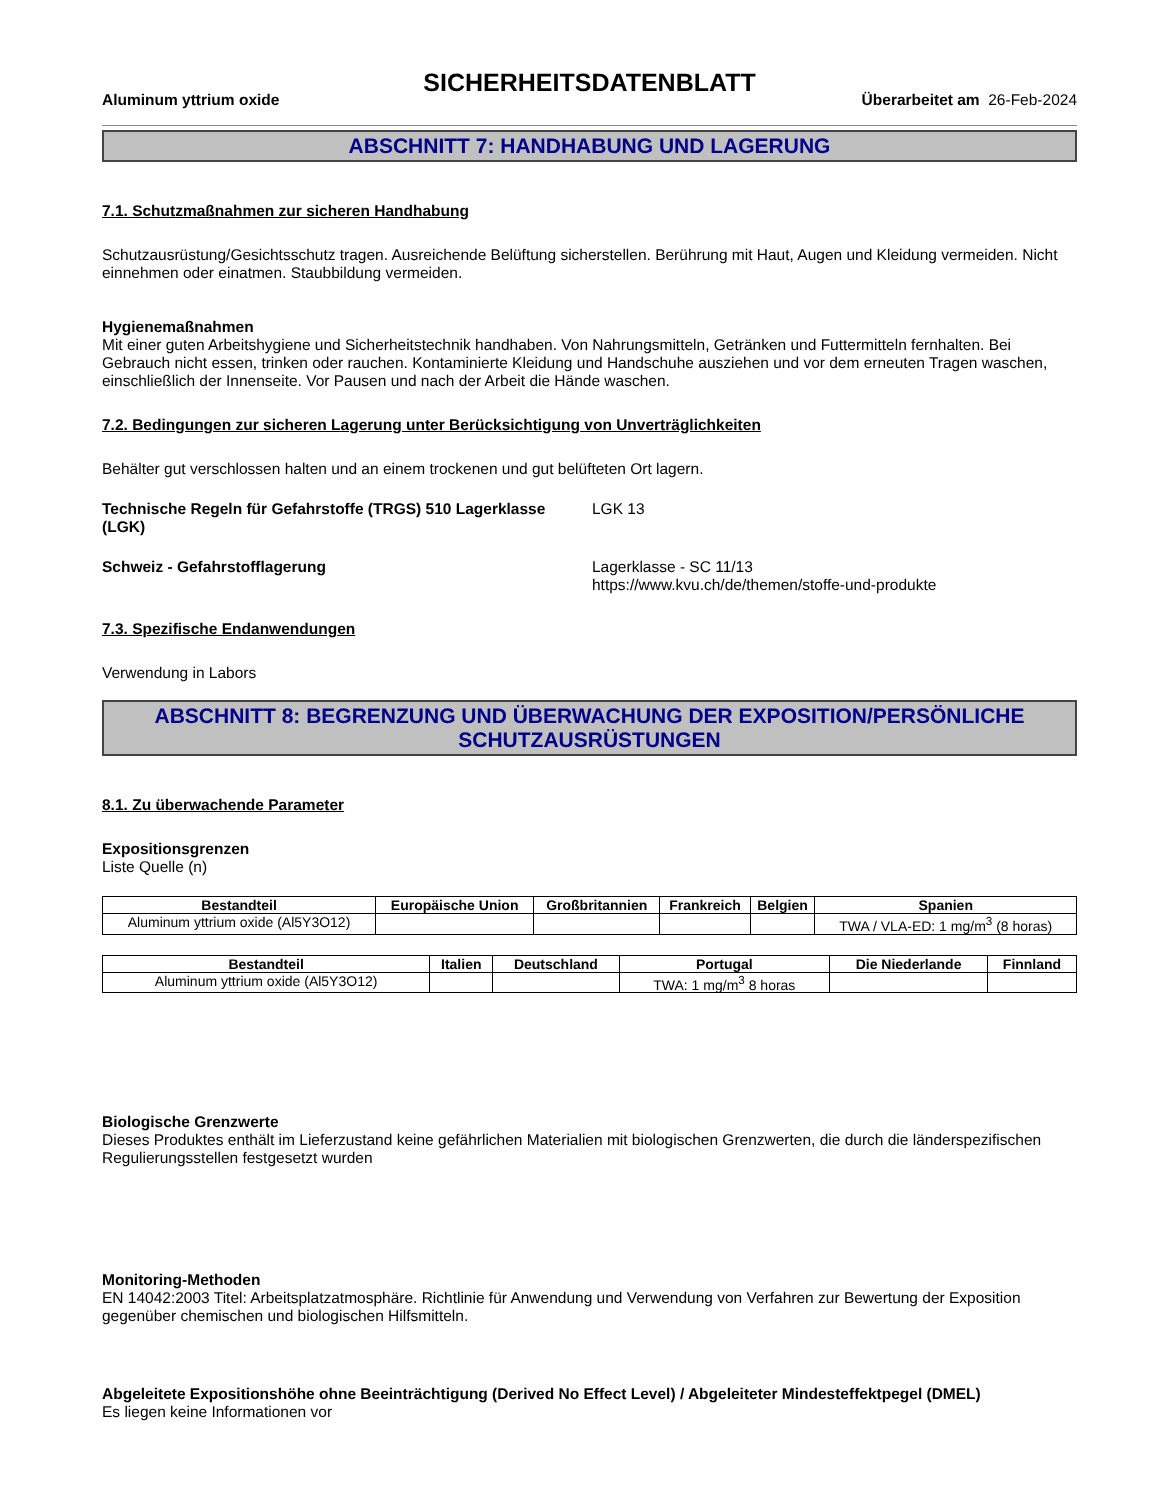SICHERHEITSDATENBLATT
Aluminum yttrium oxide Überarbeitet am 26-Feb-2024
ABSCHNITT 7: HANDHABUNG UND LAGERUNG
7.1. Schutzmaßnahmen zur sicheren Handhabung
Schutzausrüstung/Gesichtsschutz tragen. Ausreichende Belüftung sicherstellen. Berührung mit Haut, Augen und Kleidung vermeiden. Nicht einnehmen oder einatmen. Staubbildung vermeiden.
Hygienemaßnahmen
Mit einer guten Arbeitshygiene und Sicherheitstechnik handhaben. Von Nahrungsmitteln, Getränken und Futtermitteln fernhalten. Bei Gebrauch nicht essen, trinken oder rauchen. Kontaminierte Kleidung und Handschuhe ausziehen und vor dem erneuten Tragen waschen, einschließlich der Innenseite. Vor Pausen und nach der Arbeit die Hände waschen.
7.2. Bedingungen zur sicheren Lagerung unter Berücksichtigung von Unverträglichkeiten
Behälter gut verschlossen halten und an einem trockenen und gut belüfteten Ort lagern.
Technische Regeln für Gefahrstoffe (TRGS) 510 Lagerklasse (LGK)
LGK 13
Schweiz - Gefahrstofflagerung Lagerklasse - SC 11/13
https://www.kvu.ch/de/themen/stoffe-und-produkte
7.3. Spezifische Endanwendungen
Verwendung in Labors
ABSCHNITT 8: BEGRENZUNG UND ÜBERWACHUNG DER EXPOSITION/PERSÖNLICHE SCHUTZAUSRÜSTUNGEN
8.1. Zu überwachende Parameter
Expositionsgrenzen
Liste Quelle (n)
| Bestandteil | Europäische Union | Großbritannien | Frankreich | Belgien | Spanien |
| --- | --- | --- | --- | --- | --- |
| Aluminum yttrium oxide (Al5Y3O12) | | | | | TWA / VLA-ED: 1 mg/m<sup>3</sup> (8 horas) |
| Bestandteil | Italien | Deutschland | Portugal | Die Niederlande | Finnland |
| --- | --- | --- | --- | --- | --- |
| Aluminum yttrium oxide (Al5Y3O12) | | | TWA: 1 mg/m<sup>3</sup> 8 horas | | |
Biologische Grenzwerte
Dieses Produktes enthält im Lieferzustand keine gefährlichen Materialien mit biologischen Grenzwerten, die durch die länderspezifischen Regulierungsstellen festgesetzt wurden
Monitoring-Methoden
EN 14042:2003 Titel: Arbeitsplatzatmosphäre. Richtlinie für Anwendung und Verwendung von Verfahren zur Bewertung der Exposition gegenüber chemischen und biologischen Hilfsmitteln.
Abgeleitete Expositionshöhe ohne Beeinträchtigung (Derived No Effect Level) / Abgeleiteter Mindesteffektpegel (DMEL)
Es liegen keine Informationen vor